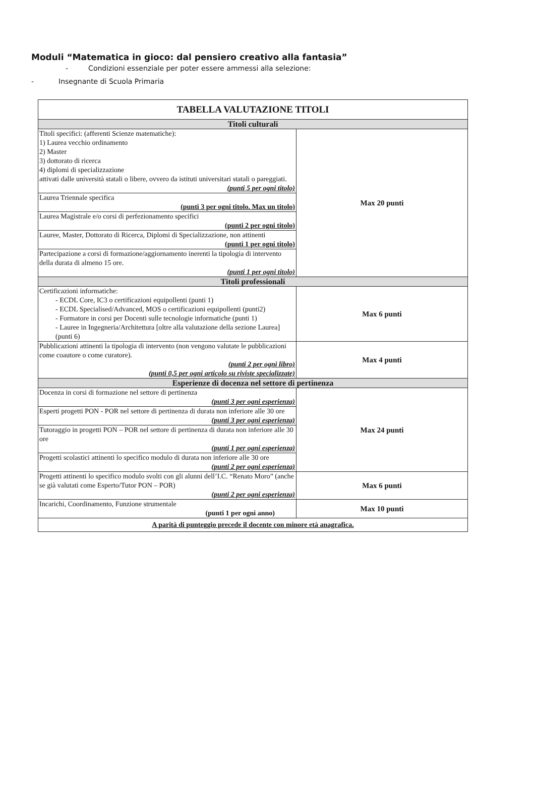Moduli “Matematica in gioco: dal pensiero creativo alla fantasia”
- Condizioni essenziale per poter essere ammessi alla selezione:
- Insegnante di Scuola Primaria
| TABELLA VALUTAZIONE TITOLI | |
| --- | --- |
| Titoli culturali | |
| Titoli specifici: (afferenti Scienze matematiche): 1) Laurea vecchio ordinamento 2) Master 3) dottorato di ricerca 4) diplomi di specializzazione attivati dalle università statali o libere, ovvero da istituti universitari statali o pareggiati. (punti 5 per ogni titolo) | Max 20 punti |
| Laurea Triennale specifica (punti 3 per ogni titolo. Max un titolo) | |
| Laurea Magistrale e/o corsi di perfezionamento specifici (punti 2 per ogni titolo) | |
| Lauree, Master, Dottorato di Ricerca, Diplomi di Specializzazione, non attinenti (punti 1 per ogni titolo) | |
| Partecipazione a corsi di formazione/aggiornamento inerenti la tipologia di intervento della durata di almeno 15 ore. (punti 1 per ogni titolo) | |
| Titoli professionali | |
| Certificazioni informatiche: - ECDL Core, IC3 o certificazioni equipollenti (punti 1) - ECDL Specialised/Advanced, MOS o certificazioni equipollenti (punti2) - Formatore in corsi per Docenti sulle tecnologie informatiche (punti 1) - Lauree in Ingegneria/Architettura [oltre alla valutazione della sezione Laurea] (punti 6) | Max 6 punti |
| Pubblicazioni attinenti la tipologia di intervento (non vengono valutate le pubblicazioni come coautore o come curatore). (punti 2 per ogni libro) (punti 0,5 per ogni articolo su riviste specializzate) | Max 4 punti |
| Esperienze di docenza nel settore di pertinenza | |
| Docenza in corsi di formazione nel settore di pertinenza (punti 3 per ogni esperienza) | Max 24 punti |
| Esperti progetti PON - POR nel settore di pertinenza di durata non inferiore alle 30 ore (punti 3 per ogni esperienza) | |
| Tutoraggio in progetti PON – POR nel settore di pertinenza di durata non inferiore alle 30 ore (punti 1 per ogni esperienza) | |
| Progetti scolastici attinenti lo specifico modulo di durata non inferiore alle 30 ore (punti 2 per ogni esperienza) | |
| Progetti attinenti lo specifico modulo svolti con gli alunni dell’I.C. “Renato Moro” (anche se già valutati come Esperto/Tutor PON – POR) (punti 2 per ogni esperienza) | Max 6 punti |
| Incarichi, Coordinamento, Funzione strumentale (punti 1 per ogni anno) | Max 10 punti |
| A parità di punteggio precede il docente con minore età anagrafica. | |